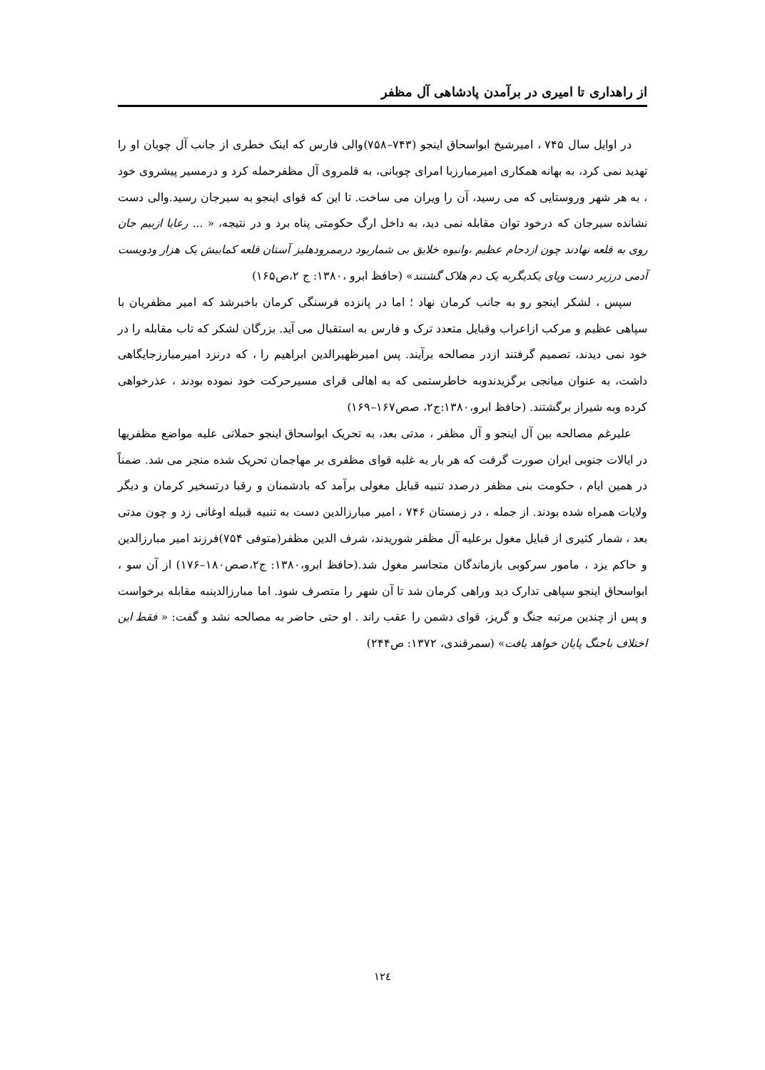از راهداری تا امیری در برآمدن پادشاهی آل مظفر
در اوایل سال ۷۴۵ ، امیرشیخ ابواسحاق اینجو (۷۴۳–۷۵۸)والی فارس که اینک خطری از جانب آل چوبان او را تهدید نمی کرد، به بهانه همکاری امیرمبارزبا امرای چوبانی، به قلمروی آل مظفرحمله کرد و درمسیر پیشروی خود ، به هر شهر وروستایی که می رسید، آن را ویران می ساخت. تا این که قوای اینجو به سیرجان رسید.والی دست نشانده سیرجان که درخود توان مقابله نمی دید، به داخل ارگ حکومتی پناه برد و در نتیجه، « ... رعایا ازبیم جان روی به قلعه نهادند چون ازدحام عظیم ،وانبوه خلایق بی شماربود درممرودهلیز آستان قلعه کمابیش یک هزار ودویست آدمی درزیر دست وپای یکدیگربه یک دم هلاک گشتند» (حافظ ابرو ،۱۳۸۰: ج ۲،ص۱۶۵)
سپس ، لشکر اینجو رو به جانب کرمان نهاد ؛ اما در پانزده فرسنگی کرمان باخبرشد که امیر مظفریان با سپاهی عظیم و مرکب ازاعراب وقبایل متعدد ترک و فارس به استقبال می آید. بزرگان لشکر که تاب مقابله را در خود نمی دیدند، تصمیم گرفتند ازدر مصالحه برآیند. پس امیرظهیرالدین ابراهیم را ، که درنزد امیرمبارزجایگاهی داشت، به عنوان میانجی برگزیدندوبه خاطرستمی که به اهالی قرای مسیرحرکت خود نموده بودند ، عذرخواهی کرده وبه شیراز برگشتند. (حافظ ابرو،۱۳۸۰:ج۲، صص۱۶۷–۱۶۹)
علیرغم مصالحه بین آل اینجو و آل مظفر ، مدتی بعد، به تحریک ابواسحاق اینجو حملاتی علیه مواضع مظفریها در ایالات جنوبی ایران صورت گرفت که هر بار به غلبه قوای مظفری بر مهاجمان تحریک شده منجر می شد. ضمناً در همین ایام ، حکومت بنی مظفر درصدد تنبیه قبایل مغولی برآمد که بادشمنان و رقبا درتسخیر کرمان و دیگر ولایات همراه شده بودند. از جمله ، در زمستان ۷۴۶ ، امیر مبارزالدین دست به تنبیه قبیله اوغانی زد و چون مدتی بعد ، شمار کثیری از قبایل مغول برعلیه آل مظفر شوریدند، شرف الدین مظفر(متوفی ۷۵۴)فرزند امیر مبارزالدین و حاکم یزد ، مامور سرکوبی بازماندگان متجاسر مغول شد.(حافظ ابرو،۱۳۸۰: ج۲،صص۱۸۰–۱۷۶) از آن سو ، ابواسحاق اینجو سپاهی تدارک دید وراهی کرمان شد تا آن شهر را متصرف شود. اما مبارزالدینبه مقابله برخواست و پس از چندین مرتبه جنگ و گریز، قوای دشمن را عقب راند . او حتی حاضر به مصالحه نشد و گفت: « فقط این اختلاف باجنگ پایان خواهد یافت» (سمرقندی، ۱۳۷۲: ص۲۴۴)
۱۲٤